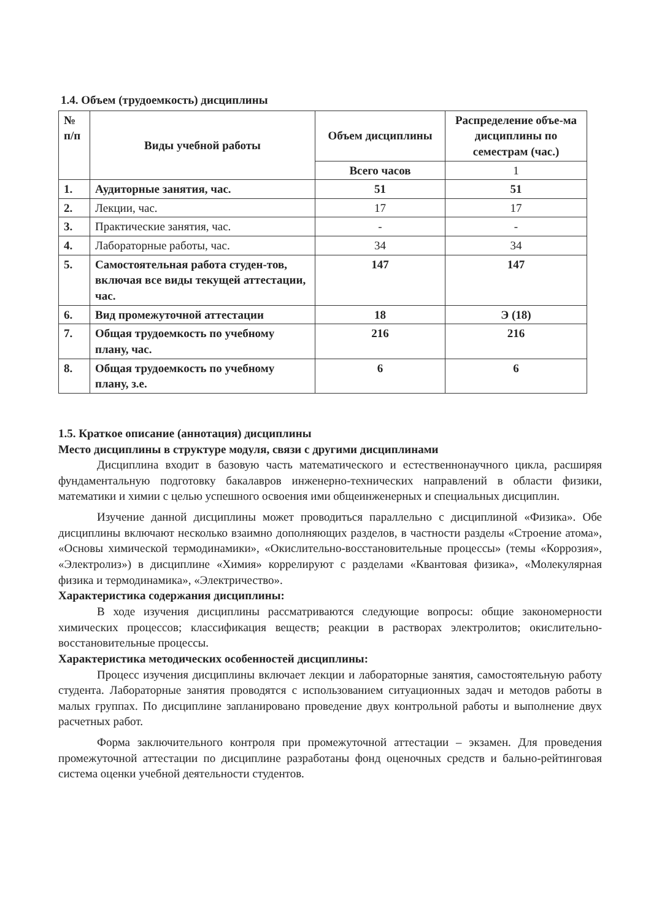1.4. Объем (трудоемкость) дисциплины
| № п/п | Виды учебной работы | Объем дисциплины | Распределение объе-ма дисциплины по семестрам (час.) |
| --- | --- | --- | --- |
| | | Всего часов | 1 |
| 1. | Аудиторные занятия, час. | 51 | 51 |
| 2. | Лекции, час. | 17 | 17 |
| 3. | Практические занятия, час. | - | - |
| 4. | Лабораторные работы, час. | 34 | 34 |
| 5. | Самостоятельная работа студен-тов, включая все виды текущей аттестации, час. | 147 | 147 |
| 6. | Вид промежуточной аттестации | 18 | Э (18) |
| 7. | Общая трудоемкость по учебному плану, час. | 216 | 216 |
| 8. | Общая трудоемкость по учебному плану, з.е. | 6 | 6 |
1.5. Краткое описание (аннотация) дисциплины
Место дисциплины в структуре модуля, связи с другими дисциплинами
Дисциплина входит в базовую часть математического и естественнонаучного цикла, расширяя фундаментальную подготовку бакалавров инженерно-технических направлений в области физики, математики и химии с целью успешного освоения ими общеинженерных и специальных дисциплин.
Изучение данной дисциплины может проводиться параллельно с дисциплиной «Физика». Обе дисциплины включают несколько взаимно дополняющих разделов, в частности разделы «Строение атома», «Основы химической термодинамики», «Окислительно-восстановительные процессы» (темы «Коррозия», «Электролиз») в дисциплине «Химия» коррелируют с разделами «Квантовая физика», «Молекулярная физика и термодинамика», «Электричество».
Характеристика содержания дисциплины:
В ходе изучения дисциплины рассматриваются следующие вопросы: общие закономерности химических процессов; классификация веществ; реакции в растворах электролитов; окислительно-восстановительные процессы.
Характеристика методических особенностей дисциплины:
Процесс изучения дисциплины включает лекции и лабораторные занятия, самостоятельную работу студента. Лабораторные занятия проводятся с использованием ситуационных задач и методов работы в малых группах. По дисциплине запланировано проведение двух контрольной работы и выполнение двух расчетных работ.
Форма заключительного контроля при промежуточной аттестации – экзамен. Для проведения промежуточной аттестации по дисциплине разработаны фонд оценочных средств и бально-рейтинговая система оценки учебной деятельности студентов.